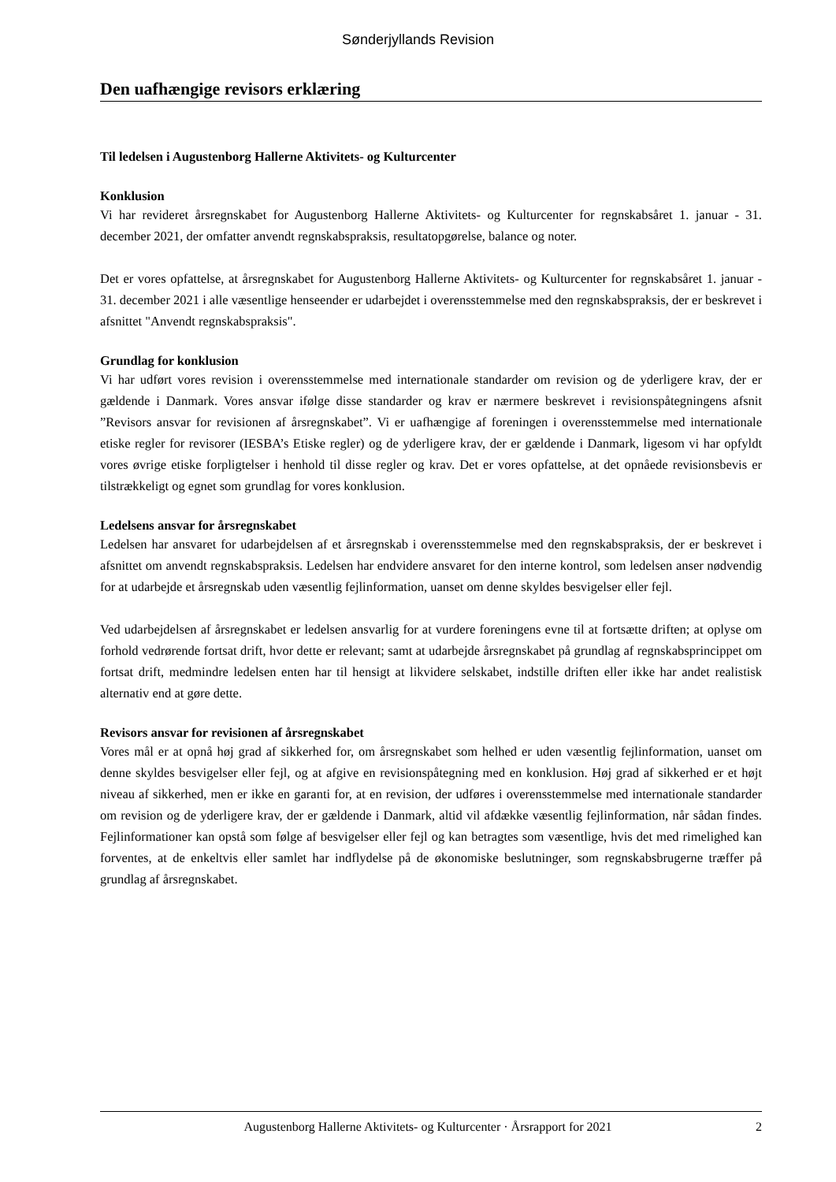Sønderjyllands Revision
Den uafhængige revisors erklæring
Til ledelsen i Augustenborg Hallerne Aktivitets- og Kulturcenter
Konklusion
Vi har revideret årsregnskabet for Augustenborg Hallerne Aktivitets- og Kulturcenter for regnskabsåret 1. januar - 31. december 2021, der omfatter anvendt regnskabspraksis, resultatopgørelse, balance og noter.
Det er vores opfattelse, at årsregnskabet for Augustenborg Hallerne Aktivitets- og Kulturcenter for regnskabsåret 1. januar - 31. december 2021 i alle væsentlige henseender er udarbejdet i overensstemmelse med den regnskabspraksis, der er beskrevet i afsnittet "Anvendt regnskabspraksis".
Grundlag for konklusion
Vi har udført vores revision i overensstemmelse med internationale standarder om revision og de yderligere krav, der er gældende i Danmark. Vores ansvar ifølge disse standarder og krav er nærmere beskrevet i revisionspåtegningens afsnit ”Revisors ansvar for revisionen af årsregnskabet”. Vi er uafhængige af foreningen i overensstemmelse med internationale etiske regler for revisorer (IESBA’s Etiske regler) og de yderligere krav, der er gældende i Danmark, ligesom vi har opfyldt vores øvrige etiske forpligtelser i henhold til disse regler og krav. Det er vores opfattelse, at det opnåede revisionsbevis er tilstrækkeligt og egnet som grundlag for vores konklusion.
Ledelsens ansvar for årsregnskabet
Ledelsen har ansvaret for udarbejdelsen af et årsregnskab i overensstemmelse med den regnskabspraksis, der er beskrevet i afsnittet om anvendt regnskabspraksis. Ledelsen har endvidere ansvaret for den interne kontrol, som ledelsen anser nødvendig for at udarbejde et årsregnskab uden væsentlig fejlinformation, uanset om denne skyldes besvigelser eller fejl.
Ved udarbejdelsen af årsregnskabet er ledelsen ansvarlig for at vurdere foreningens evne til at fortsætte driften; at oplyse om forhold vedrørende fortsat drift, hvor dette er relevant; samt at udarbejde årsregnskabet på grundlag af regnskabsprincippet om fortsat drift, medmindre ledelsen enten har til hensigt at likvidere selskabet, indstille driften eller ikke har andet realistisk alternativ end at gøre dette.
Revisors ansvar for revisionen af årsregnskabet
Vores mål er at opnå høj grad af sikkerhed for, om årsregnskabet som helhed er uden væsentlig fejlinformation, uanset om denne skyldes besvigelser eller fejl, og at afgive en revisionspåtegning med en konklusion. Høj grad af sikkerhed er et højt niveau af sikkerhed, men er ikke en garanti for, at en revision, der udføres i overensstemmelse med internationale standarder om revision og de yderligere krav, der er gældende i Danmark, altid vil afdække væsentlig fejlinformation, når sådan findes. Fejlinformationer kan opstå som følge af besvigelser eller fejl og kan betragtes som væsentlige, hvis det med rimelighed kan forventes, at de enkeltvis eller samlet har indflydelse på de økonomiske beslutninger, som regnskabsbrugerne træffer på grundlag af årsregnskabet.
Augustenborg Hallerne Aktivitets- og Kulturcenter · Årsrapport for 2021 2